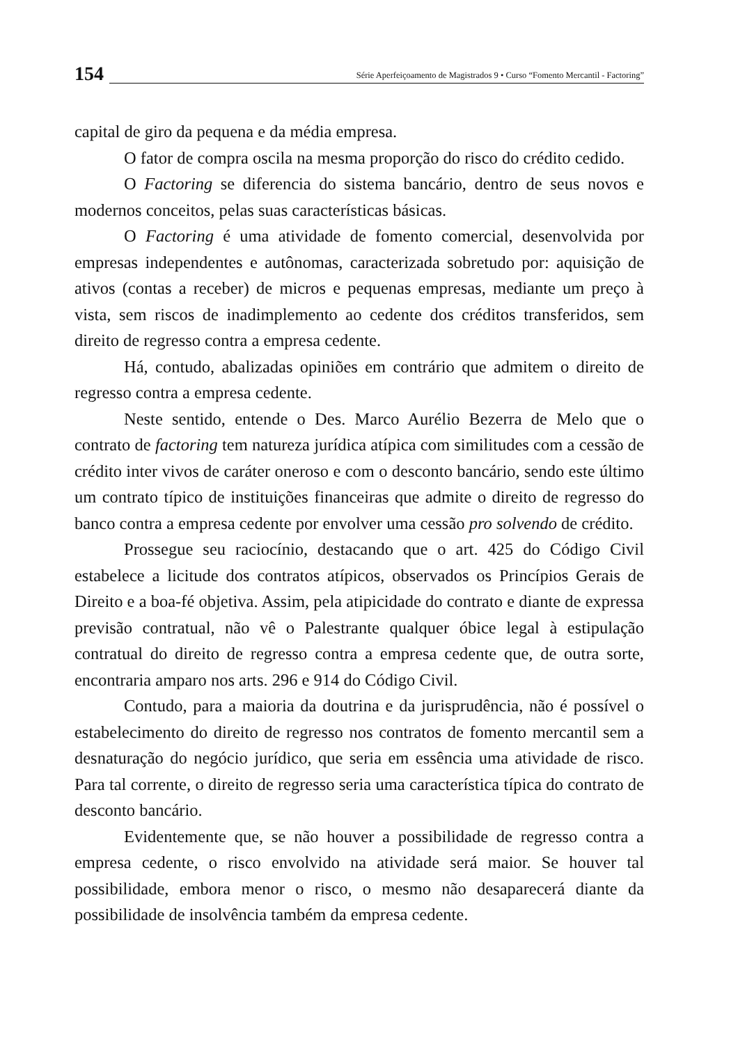154
Série Aperfeiçoamento de Magistrados 9 • Curso “Fomento Mercantil - Factoring”
capital de giro da pequena e da média empresa.
O fator de compra oscila na mesma proporção do risco do crédito cedido.
O Factoring se diferencia do sistema bancário, dentro de seus novos e modernos conceitos, pelas suas características básicas.
O Factoring é uma atividade de fomento comercial, desenvolvida por empresas independentes e autônomas, caracterizada sobretudo por: aquisição de ativos (contas a receber) de micros e pequenas empresas, mediante um preço à vista, sem riscos de inadimplemento ao cedente dos créditos transferidos, sem direito de regresso contra a empresa cedente.
Há, contudo, abalizadas opiniões em contrário que admitem o direito de regresso contra a empresa cedente.
Neste sentido, entende o Des. Marco Aurélio Bezerra de Melo que o contrato de factoring tem natureza jurídica atípica com similitudes com a cessão de crédito inter vivos de caráter oneroso e com o desconto bancário, sendo este último um contrato típico de instituições financeiras que admite o direito de regresso do banco contra a empresa cedente por envolver uma cessão pro solvendo de crédito.
Prossegue seu raciocínio, destacando que o art. 425 do Código Civil estabelece a licitude dos contratos atípicos, observados os Princípios Gerais de Direito e a boa-fé objetiva. Assim, pela atipicidade do contrato e diante de expressa previsão contratual, não vê o Palestrante qualquer óbice legal à estipulação contratual do direito de regresso contra a empresa cedente que, de outra sorte, encontraria amparo nos arts. 296 e 914 do Código Civil.
Contudo, para a maioria da doutrina e da jurisprudência, não é possível o estabelecimento do direito de regresso nos contratos de fomento mercantil sem a desnaturação do negócio jurídico, que seria em essência uma atividade de risco. Para tal corrente, o direito de regresso seria uma característica típica do contrato de desconto bancário.
Evidentemente que, se não houver a possibilidade de regresso contra a empresa cedente, o risco envolvido na atividade será maior. Se houver tal possibilidade, embora menor o risco, o mesmo não desaparecerá diante da possibilidade de insolvência também da empresa cedente.